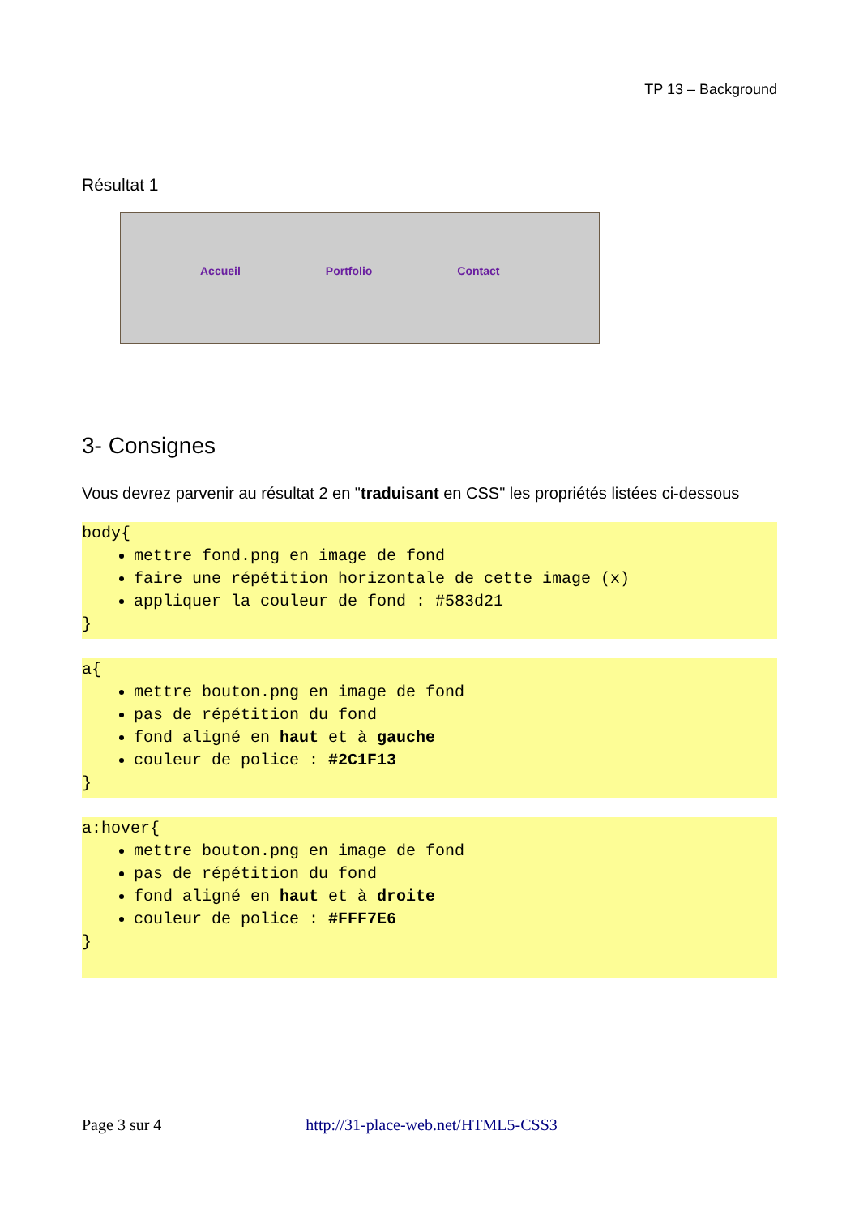TP 13 – Background
Résultat 1
Accueil Portfolio Contact
3- Consignes
Vous devrez parvenir au résultat 2 en "traduisant en CSS" les propriétés listées ci-dessous
body{
mettre fond.png en image de fond
faire une répétition horizontale de cette image (x)
appliquer la couleur de fond : #583d21
}
a{
mettre bouton.png en image de fond
pas de répétition du fond
fond aligné en haut et à gauche
couleur de police : #2C1F13
}
a:hover{
mettre bouton.png en image de fond
pas de répétition du fond
fond aligné en haut et à droite
couleur de police : #FFF7E6
}
Page 3 sur 4 http://31-place-web.net/HTML5-CSS3